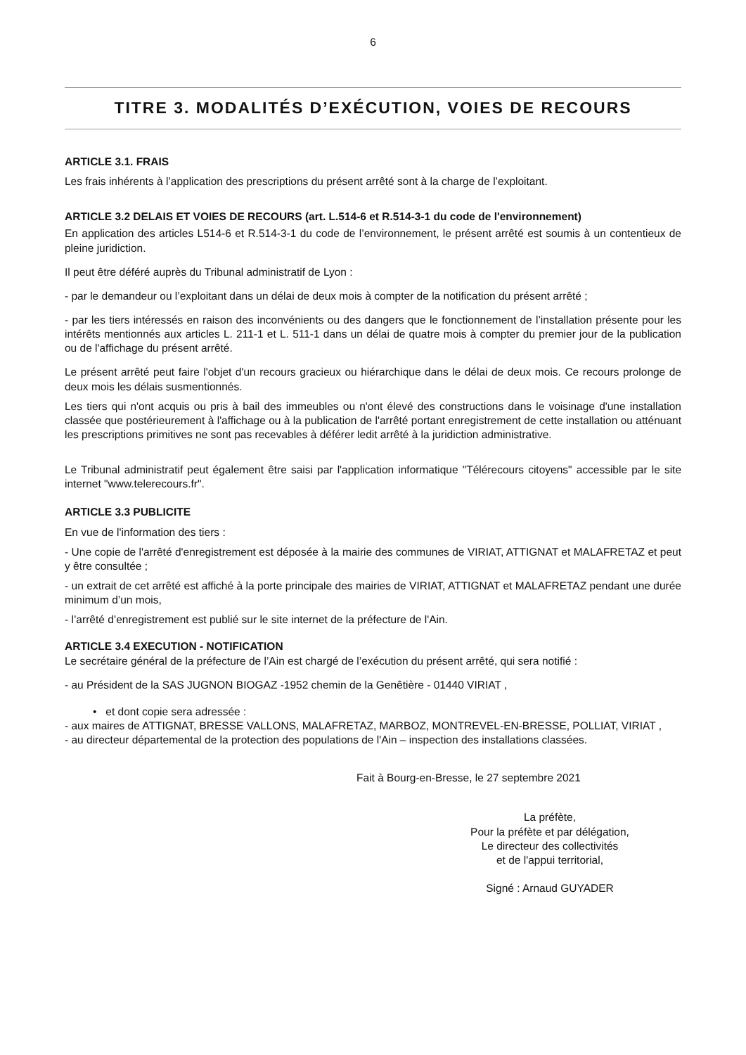6
TITRE 3. MODALITÉS D’EXÉCUTION, VOIES DE RECOURS
ARTICLE 3.1. FRAIS
Les frais inhérents à l’application des prescriptions du présent arrêté sont à la charge de l’exploitant.
ARTICLE 3.2 DELAIS ET VOIES DE RECOURS (art. L.514-6 et R.514-3-1 du code de l'environnement)
En application des articles L514-6 et R.514-3-1 du code de l’environnement, le présent arrêté est soumis à un contentieux de pleine juridiction.
Il peut être déféré auprès du Tribunal administratif de Lyon :
- par le demandeur ou l’exploitant dans un délai de deux mois à compter de la notification du présent arrêté ;
- par les tiers intéressés en raison des inconvénients ou des dangers que le fonctionnement de l’installation présente pour les intérêts mentionnés aux articles L. 211-1 et L. 511-1 dans un délai de quatre mois à compter du premier jour de la publication ou de l'affichage du présent arrêté.
Le présent arrêté peut faire l'objet d'un recours gracieux ou hiérarchique dans le délai de deux mois. Ce recours prolonge de deux mois les délais susmentionnés.
Les tiers qui n'ont acquis ou pris à bail des immeubles ou n'ont élevé des constructions dans le voisinage d'une installation classée que postérieurement à l'affichage ou à la publication de l'arrêté portant enregistrement de cette installation ou atténuant les prescriptions primitives ne sont pas recevables à déférer ledit arrêté à la juridiction administrative.
Le Tribunal administratif peut également être saisi par l'application informatique "Télérecours citoyens" accessible par le site internet "www.telerecours.fr".
ARTICLE 3.3 PUBLICITE
En vue de l'information des tiers :
- Une copie de l'arrêté d'enregistrement est déposée à la mairie des communes de VIRIAT, ATTIGNAT et MALAFRETAZ et peut y être consultée ;
- un extrait de cet arrêté est affiché à la porte principale des mairies de VIRIAT, ATTIGNAT et MALAFRETAZ pendant une durée minimum d’un mois,
- l’arrêté d’enregistrement est publié sur le site internet de la préfecture de l'Ain.
ARTICLE 3.4 EXECUTION - NOTIFICATION
Le secrétaire général de la préfecture de l’Ain est chargé de l’exécution du présent arrêté, qui sera notifié :
- au Président de la SAS JUGNON BIOGAZ -1952 chemin de la Genêtière - 01440 VIRIAT ,
• et dont copie sera adressée :
- aux maires de ATTIGNAT, BRESSE VALLONS, MALAFRETAZ, MARBOZ, MONTREVEL-EN-BRESSE, POLLIAT, VIRIAT ,
- au directeur départemental de la protection des populations de l'Ain – inspection des installations classées.
Fait à Bourg-en-Bresse, le 27 septembre 2021
La préfète,
Pour la préfète et par délégation,
Le directeur des collectivités
et de l'appui territorial,
Signé : Arnaud GUYADER